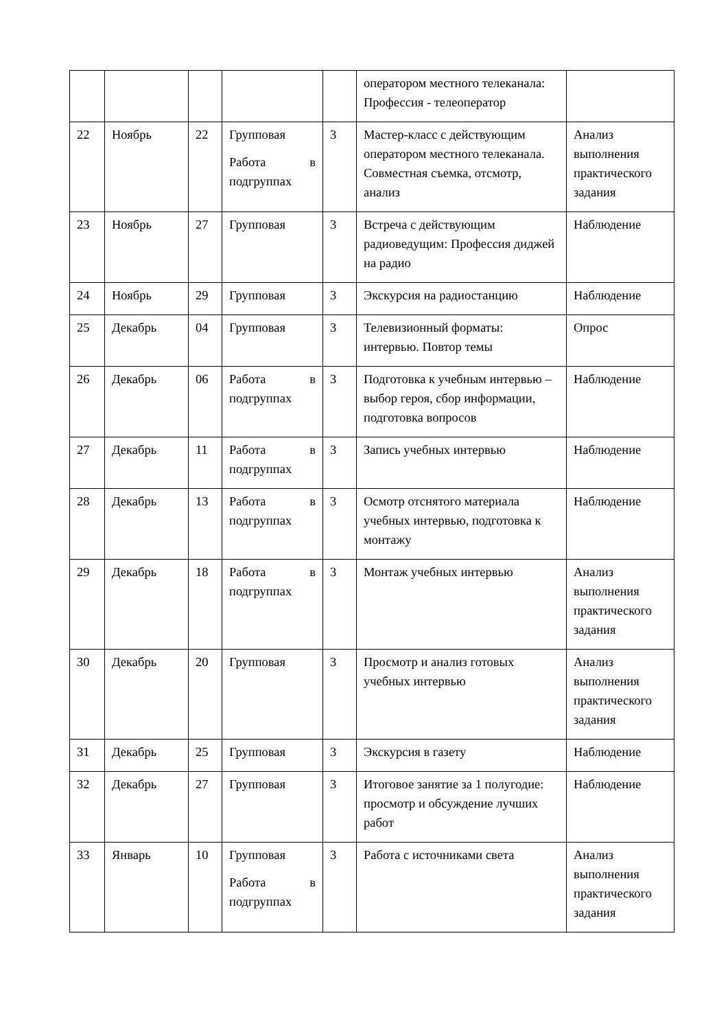| | | | | | оператором местного телеканала: Профессия - телеоператор | |
| 22 | Ноябрь | 22 | Групповая Работа в подгруппах | 3 | Мастер-класс с действующим оператором местного телеканала. Совместная съемка, отсмотр, анализ | Анализ выполнения практического задания |
| 23 | Ноябрь | 27 | Групповая | 3 | Встреча с действующим радиоведущим: Профессия диджей на радио | Наблюдение |
| 24 | Ноябрь | 29 | Групповая | 3 | Экскурсия на радиостанцию | Наблюдение |
| 25 | Декабрь | 04 | Групповая | 3 | Телевизионный форматы: интервью. Повтор темы | Опрос |
| 26 | Декабрь | 06 | Работа в подгруппах | 3 | Подготовка к учебным интервью – выбор героя, сбор информации, подготовка вопросов | Наблюдение |
| 27 | Декабрь | 11 | Работа в подгруппах | 3 | Запись учебных интервью | Наблюдение |
| 28 | Декабрь | 13 | Работа в подгруппах | 3 | Осмотр отснятого материала учебных интервью, подготовка к монтажу | Наблюдение |
| 29 | Декабрь | 18 | Работа в подгруппах | 3 | Монтаж учебных интервью | Анализ выполнения практического задания |
| 30 | Декабрь | 20 | Групповая | 3 | Просмотр и анализ готовых учебных интервью | Анализ выполнения практического задания |
| 31 | Декабрь | 25 | Групповая | 3 | Экскурсия в газету | Наблюдение |
| 32 | Декабрь | 27 | Групповая | 3 | Итоговое занятие за 1 полугодие: просмотр и обсуждение лучших работ | Наблюдение |
| 33 | Январь | 10 | Групповая Работа в подгруппах | 3 | Работа с источниками света | Анализ выполнения практического задания |